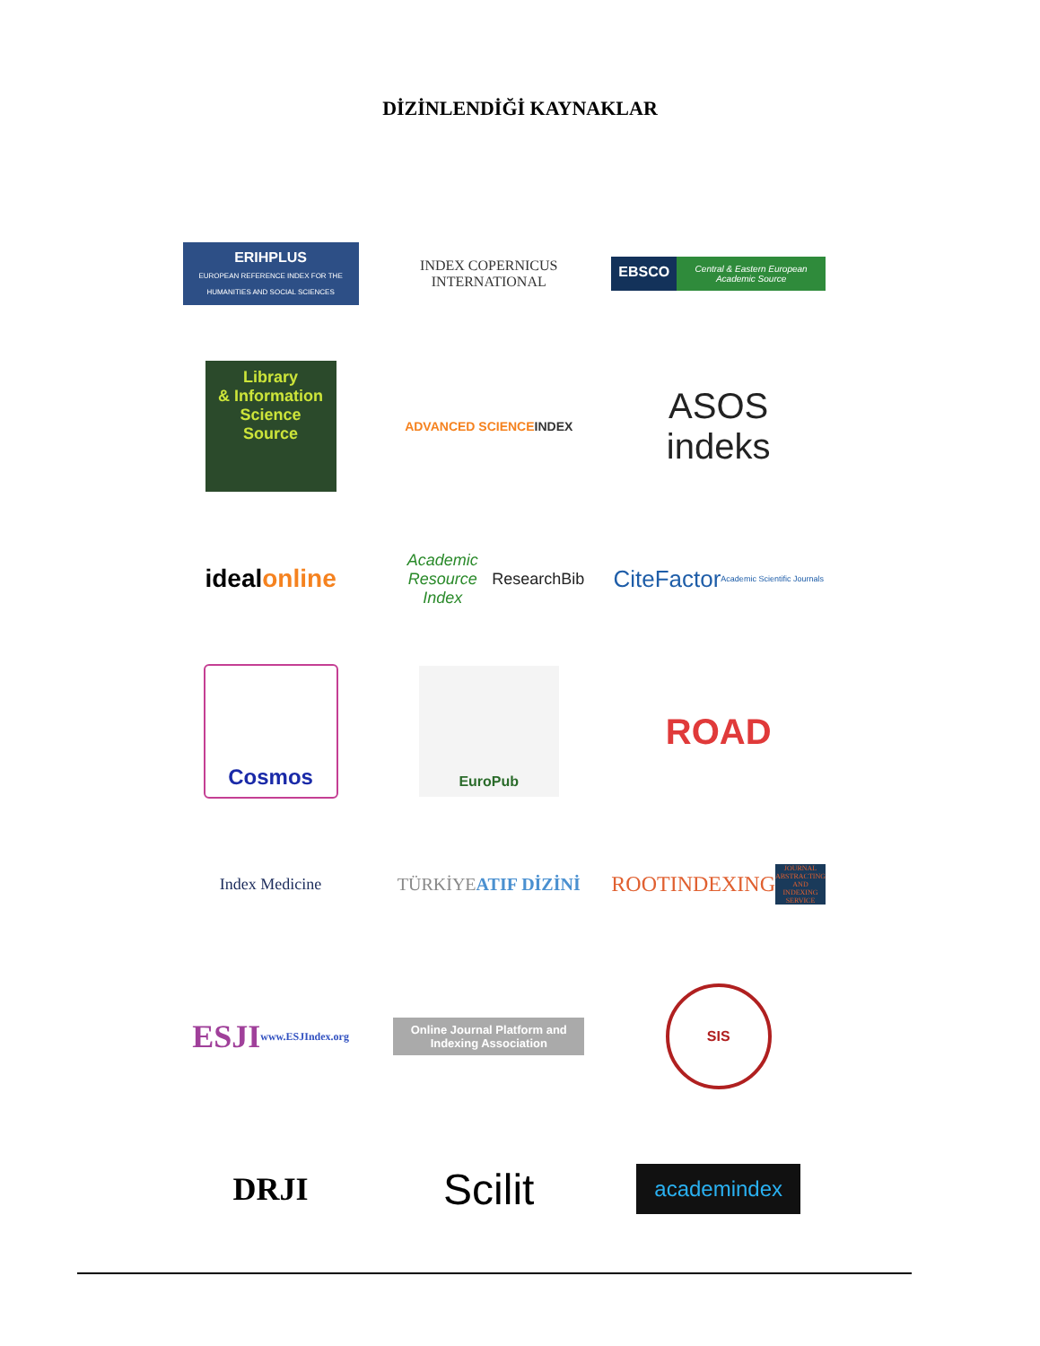DİZİNLENDİĞİ KAYNAKLAR
ERIHPLUS
EUROPEAN REFERENCE INDEX FOR THE HUMANITIES AND SOCIAL SCIENCES
INDEX COPERNICUS
INTERNATIONAL
EBSCO Central & Eastern European Academic Source
Library
& Information Science Source
ADVANCED SCIENCE INDEX
ASOS
indeks
ideal online
Academic Resource Index
ResearchBib
CiteFactor
Academic Scientific Journals
Cosmos
EuroPub
ROAD
Index Medicine
TÜRKİYE ATIF DİZİNİ
ROOTINDEXING
JOURNAL ABSTRACTING AND INDEXING SERVICE
ESJI
www.ESJIndex.org
Online Journal Platform and Indexing Association
SIS
DRJI
Scilit
academindex